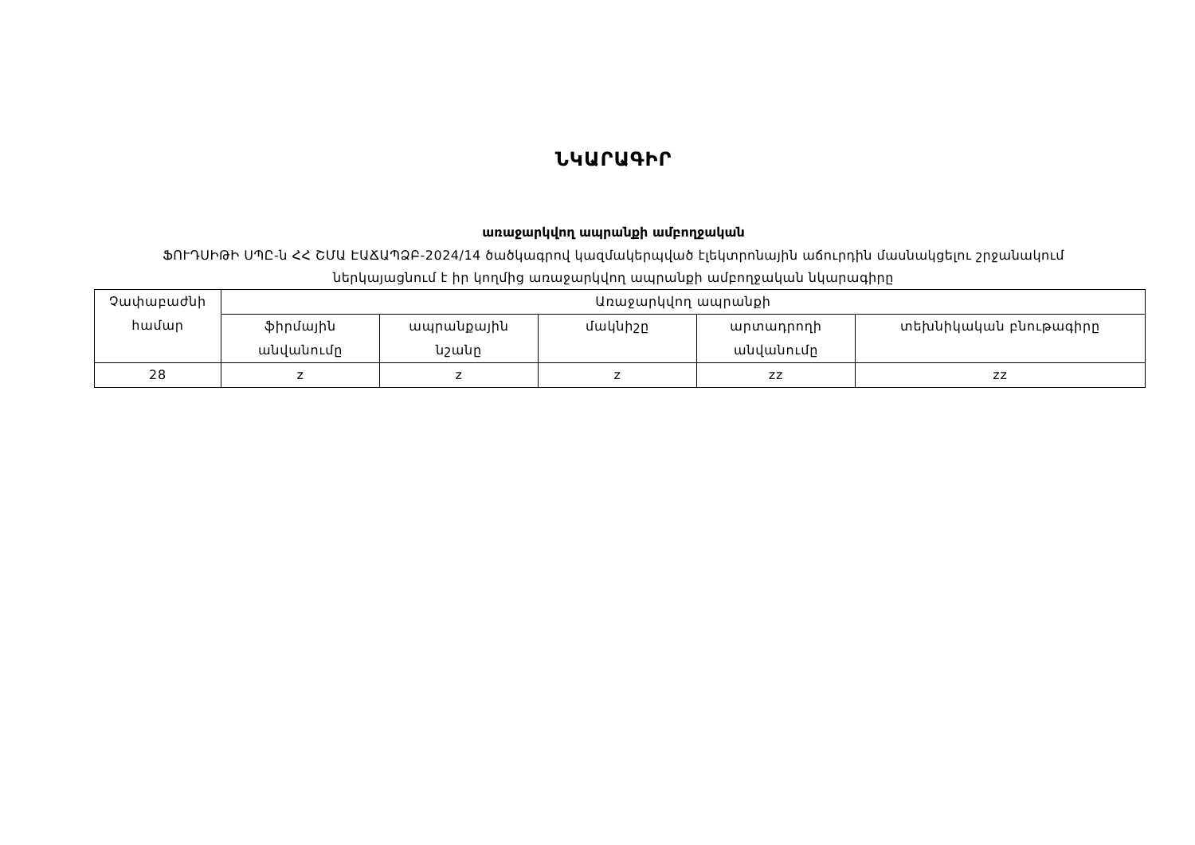ՆԿԱՐԱԳԻՐ
առաջարկվող ապրանքի ամբողջական
ՖՈՒԴՍԻԹԻ ՍՊԸ-ն ՀՀ ՇՄԱ ԷԱՃԱՊՁԲ-2024/14 ծածկագրով կազմակերպված էլեկտրոնային աճուրդին մասնակցելու շրջանակում
ներկայացնում է իր կողմից առաջարկվող ապրանքի ամբողջական նկարագիրը
| Չափաբաժնի համար | Առաջարկվող ապրանքի | | | | |
| --- | --- | --- | --- | --- | --- |
| | ֆիրմային անվանումը | ապրանքային նշանը | մակնիշը | արտադրողի անվանումը | տեխնիկական բնութագիրը |
| 28 | z | z | z | zz | zz |